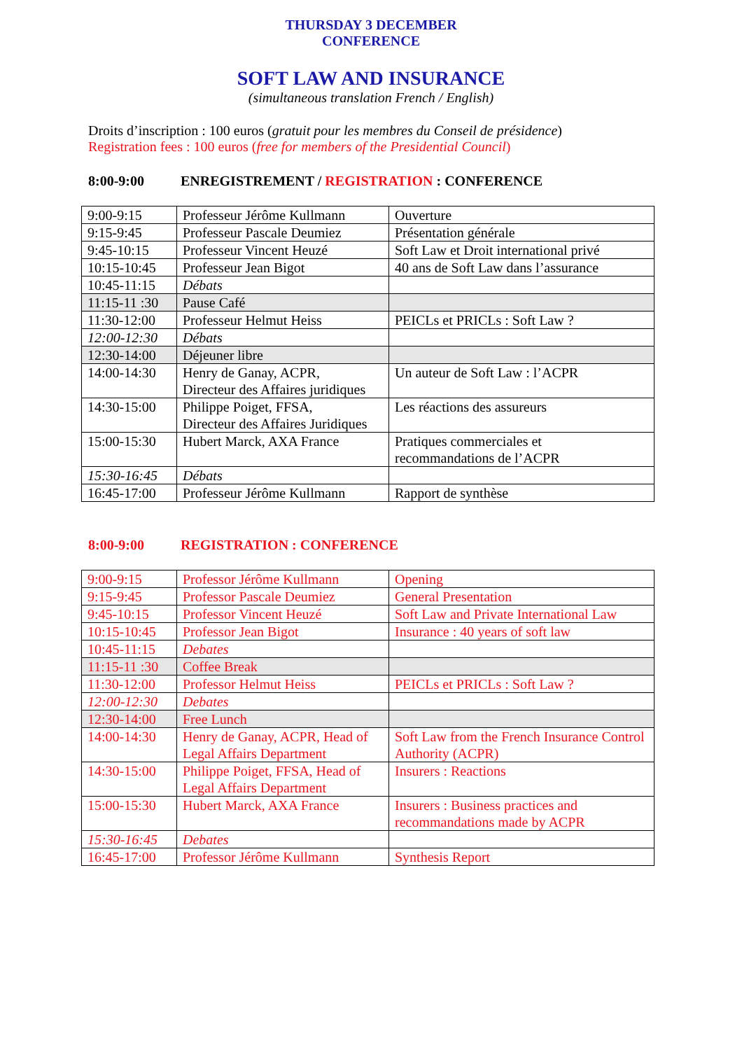THURSDAY 3 DECEMBER
CONFERENCE
SOFT LAW AND INSURANCE
(simultaneous translation French / English)
Droits d’inscription : 100 euros (gratuit pour les membres du Conseil de présidence)
Registration fees : 100 euros (free for members of the Presidential Council)
8:00-9:00 ENREGISTREMENT / REGISTRATION : CONFERENCE
| 9:00-9:15 | Professeur Jérôme Kullmann | Ouverture |
| 9:15-9:45 | Professeur Pascale Deumiez | Présentation générale |
| 9:45-10:15 | Professeur Vincent Heuzé | Soft Law et Droit international privé |
| 10:15-10:45 | Professeur Jean Bigot | 40 ans de Soft Law dans l’assurance |
| 10:45-11:15 | Débats | |
| 11:15-11 :30 | Pause Café | |
| 11:30-12:00 | Professeur Helmut Heiss | PEICLs et PRICLs : Soft Law ? |
| 12:00-12:30 | Débats | |
| 12:30-14:00 | Déjeuner libre | |
| 14:00-14:30 | Henry de Ganay, ACPR, Directeur des Affaires juridiques | Un auteur de Soft Law : l’ACPR |
| 14:30-15:00 | Philippe Poiget, FFSA, Directeur des Affaires Juridiques | Les réactions des assureurs |
| 15:00-15:30 | Hubert Marck, AXA France | Pratiques commerciales et recommandations de l’ACPR |
| 15:30-16:45 | Débats | |
| 16:45-17:00 | Professeur Jérôme Kullmann | Rapport de synthèse |
8:00-9:00 REGISTRATION : CONFERENCE
| 9:00-9:15 | Professor Jérôme Kullmann | Opening |
| 9:15-9:45 | Professor Pascale Deumiez | General Presentation |
| 9:45-10:15 | Professor Vincent Heuzé | Soft Law and Private International Law |
| 10:15-10:45 | Professor Jean Bigot | Insurance : 40 years of soft law |
| 10:45-11:15 | Debates | |
| 11:15-11 :30 | Coffee Break | |
| 11:30-12:00 | Professor Helmut Heiss | PEICLs et PRICLs : Soft Law ? |
| 12:00-12:30 | Debates | |
| 12:30-14:00 | Free Lunch | |
| 14:00-14:30 | Henry de Ganay, ACPR, Head of Legal Affairs Department | Soft Law from the French Insurance Control Authority (ACPR) |
| 14:30-15:00 | Philippe Poiget, FFSA, Head of Legal Affairs Department | Insurers : Reactions |
| 15:00-15:30 | Hubert Marck, AXA France | Insurers : Business practices and recommandations made by ACPR |
| 15:30-16:45 | Debates | |
| 16:45-17:00 | Professor Jérôme Kullmann | Synthesis Report |